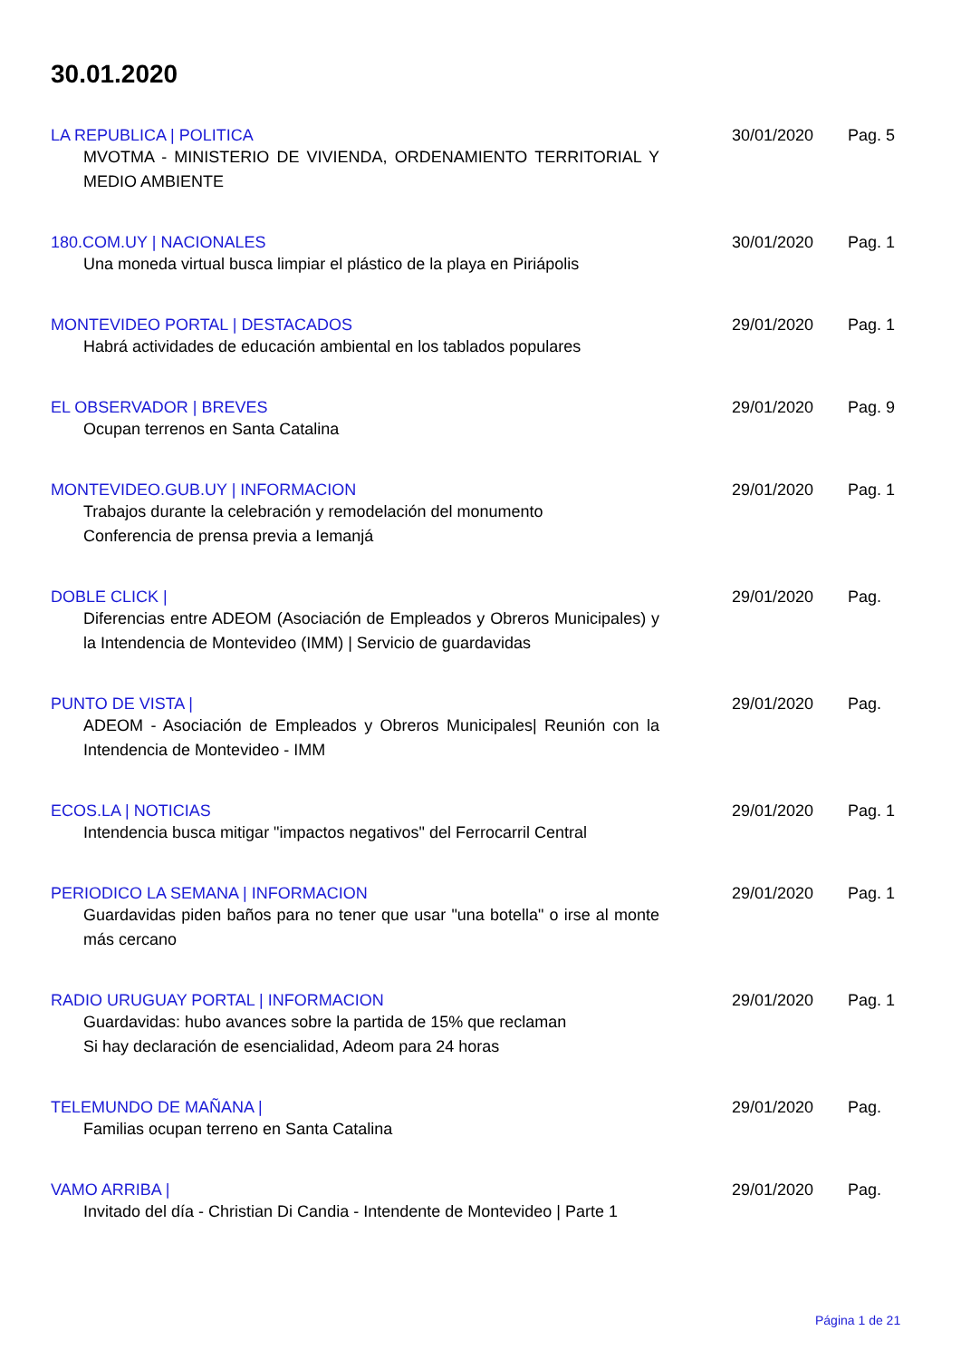30.01.2020
LA REPUBLICA | POLITICA
MVOTMA - MINISTERIO DE VIVIENDA, ORDENAMIENTO TERRITORIAL Y MEDIO AMBIENTE
30/01/2020 Pag. 5
180.COM.UY | NACIONALES
Una moneda virtual busca limpiar el plástico de la playa en Piriápolis
30/01/2020 Pag. 1
MONTEVIDEO PORTAL | DESTACADOS
Habrá actividades de educación ambiental en los tablados populares
29/01/2020 Pag. 1
EL OBSERVADOR | BREVES
Ocupan terrenos en Santa Catalina
29/01/2020 Pag. 9
MONTEVIDEO.GUB.UY | INFORMACION
Trabajos durante la celebración y remodelación del monumento
Conferencia de prensa previa a Iemanjá
29/01/2020 Pag. 1
DOBLE CLICK |
Diferencias entre ADEOM (Asociación de Empleados y Obreros Municipales) y la Intendencia de Montevideo (IMM) | Servicio de guardavidas
29/01/2020 Pag.
PUNTO DE VISTA |
ADEOM - Asociación de Empleados y Obreros Municipales| Reunión con la Intendencia de Montevideo - IMM
29/01/2020 Pag.
ECOS.LA | NOTICIAS
Intendencia busca mitigar "impactos negativos" del Ferrocarril Central
29/01/2020 Pag. 1
PERIODICO LA SEMANA | INFORMACION
Guardavidas piden baños para no tener que usar "una botella" o irse al monte más cercano
29/01/2020 Pag. 1
RADIO URUGUAY PORTAL | INFORMACION
Guardavidas: hubo avances sobre la partida de 15% que reclaman
Si hay declaración de esencialidad, Adeom para 24 horas
29/01/2020 Pag. 1
TELEMUNDO DE MAÑANA |
Familias ocupan terreno en Santa Catalina
29/01/2020 Pag.
VAMO ARRIBA |
Invitado del día - Christian Di Candia - Intendente de Montevideo | Parte 1
29/01/2020 Pag.
Página 1 de 21